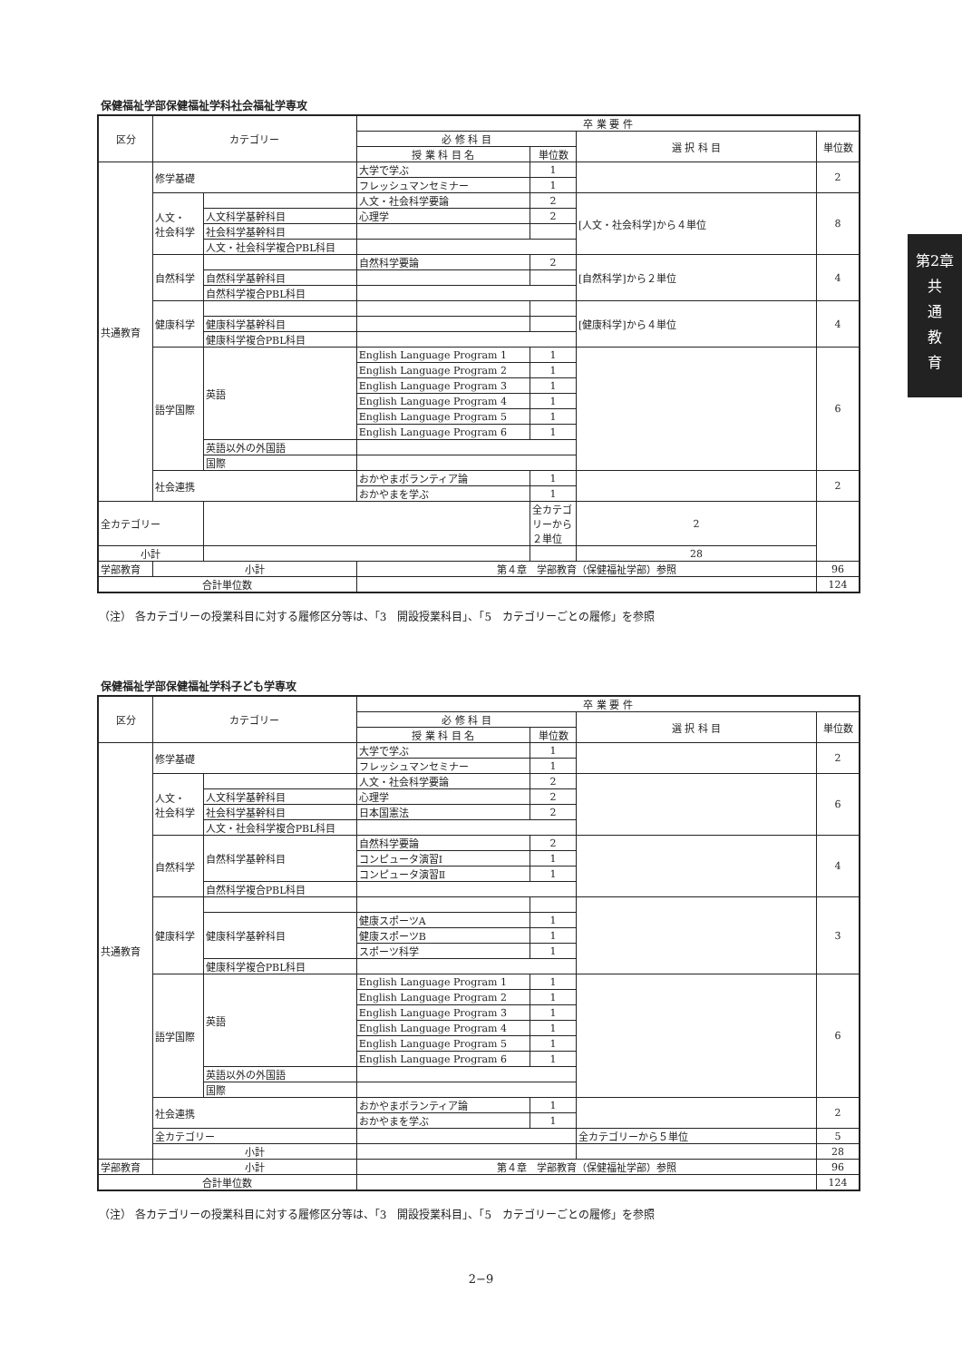第2章
共
通
教
育
保健福祉学部保健福祉学科社会福祉学専攻
| 区分 | カテゴリー | | 卒 業 要 件 | | | |
| --- | --- | --- | --- | --- | --- | --- |
| | | | 必 修 科 目 | | 選 択 科 目 | 単位数 |
| | | | 授 業 科 目 名 | 単位数 | | |
| 共通教育 | 修学基礎 | | 大学で学ぶ | 1 | | 2 |
| | | | フレッシュマンセミナー | 1 | | |
| | 人文・ 社会科学 | | 人文・社会科学要論 | 2 | [人文・社会科学]から４単位 | 8 |
| | | 人文科学基幹科目 | 心理学 | 2 | | |
| | | 社会科学基幹科目 | | | | |
| | | 人文・社会科学複合PBL科目 | | | | |
| | 自然科学 | | 自然科学要論 | 2 | [自然科学]から２単位 | 4 |
| | | 自然科学基幹科目 | | | | |
| | | 自然科学複合PBL科目 | | | | |
| | 健康科学 | | | | [健康科学]から４単位 | 4 |
| | | 健康科学基幹科目 | | | | |
| | | 健康科学複合PBL科目 | | | | |
| | 語学国際 | 英語 | English Language Program 1 | 1 | | 6 |
| | | | English Language Program 2 | 1 | | |
| | | | English Language Program 3 | 1 | | |
| | | | English Language Program 4 | 1 | | |
| | | | English Language Program 5 | 1 | | |
| | | | English Language Program 6 | 1 | | |
| | | 英語以外の外国語 | | | | |
| | | 国際 | | | | |
| | 社会連携 | | おかやまボランティア論 | 1 | | 2 |
| | | | おかやまを学ぶ | 1 | | |
| 全カテゴリー | | | | 全カテゴリーから２単位 | 2 | |
| 小計 | | | | | 28 | |
| 学部教育 | 小計 | | 第４章 学部教育（保健福祉学部）参照 | | | 96 |
| 合計単位数 | | | | | | 124 |
（注） 各カテゴリーの授業科目に対する履修区分等は、「3　開設授業科目」、「5　カテゴリーごとの履修」を参照
保健福祉学部保健福祉学科子ども学専攻
| 区分 | カテゴリー | | 卒 業 要 件 | | | |
| --- | --- | --- | --- | --- | --- | --- |
| | | | 必 修 科 目 | | 選 択 科 目 | 単位数 |
| | | | 授 業 科 目 名 | 単位数 | | |
| 共通教育 | 修学基礎 | | 大学で学ぶ | 1 | | 2 |
| | | | フレッシュマンセミナー | 1 | | |
| | 人文・ 社会科学 | | 人文・社会科学要論 | 2 | | 6 |
| | | 人文科学基幹科目 | 心理学 | 2 | | |
| | | 社会科学基幹科目 | 日本国憲法 | 2 | | |
| | | 人文・社会科学複合PBL科目 | | | | |
| | 自然科学 | 自然科学基幹科目 | 自然科学要論 | 2 | | 4 |
| | | | コンピュータ演習Ⅰ | 1 | | |
| | | | コンピュータ演習Ⅱ | 1 | | |
| | | 自然科学複合PBL科目 | | | | |
| | 健康科学 | | | | | 3 |
| | | 健康科学基幹科目 | 健康スポーツA | 1 | | |
| | | | 健康スポーツB | 1 | | |
| | | | スポーツ科学 | 1 | | |
| | | 健康科学複合PBL科目 | | | | |
| | 語学国際 | 英語 | English Language Program 1 | 1 | | 6 |
| | | | English Language Program 2 | 1 | | |
| | | | English Language Program 3 | 1 | | |
| | | | English Language Program 4 | 1 | | |
| | | | English Language Program 5 | 1 | | |
| | | | English Language Program 6 | 1 | | |
| | | 英語以外の外国語 | | | | |
| | | 国際 | | | | |
| | 社会連携 | | おかやまボランティア論 | 1 | | 2 |
| | | | おかやまを学ぶ | 1 | | |
| | 全カテゴリー | | | | 全カテゴリーから５単位 | 5 |
| | 小計 | | | | | 28 |
| 学部教育 | 小計 | | 第４章 学部教育（保健福祉学部）参照 | | | 96 |
| 合計単位数 | | | | | | 124 |
（注） 各カテゴリーの授業科目に対する履修区分等は、「3　開設授業科目」、「5　カテゴリーごとの履修」を参照
2−9